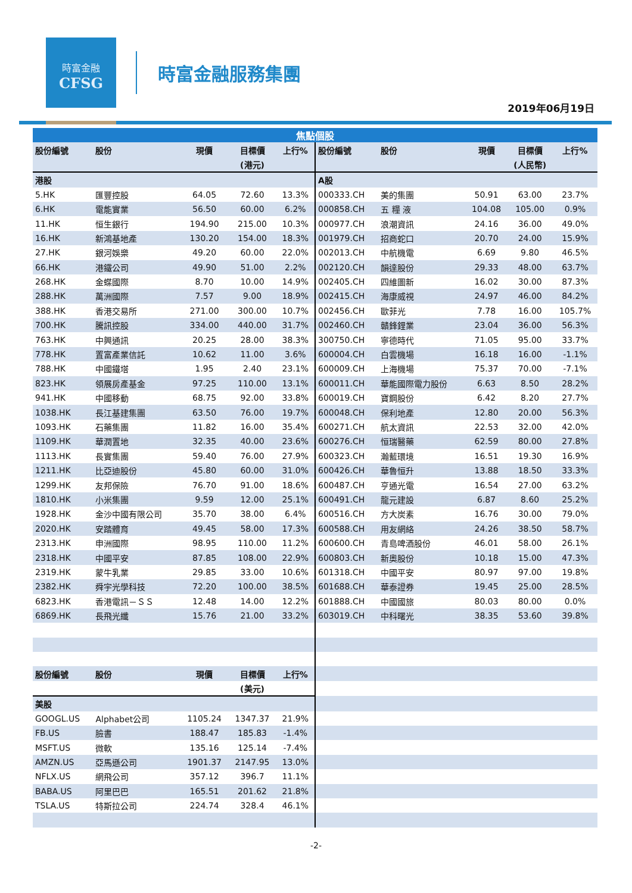時富金融
CFSG
時富金融服務集團
2019年06月19日
| 焦點個股 | | | | | | | | | |
| 股份編號 | 股份 | 現價 | 目標價 | 上行% | 股份編號 | 股份 | 現價 | 目標價 | 上行% |
| | | | (港元) | | | | | (人民幣) | |
| 港股 | | | | | A股 | | | | |
| 5.HK | 匯豐控股 | 64.05 | 72.60 | 13.3% | 000333.CH | 美的集團 | 50.91 | 63.00 | 23.7% |
| 6.HK | 電能實業 | 56.50 | 60.00 | 6.2% | 000858.CH | 五 糧 液 | 104.08 | 105.00 | 0.9% |
| 11.HK | 恒生銀行 | 194.90 | 215.00 | 10.3% | 000977.CH | 浪潮資訊 | 24.16 | 36.00 | 49.0% |
| 16.HK | 新鴻基地產 | 130.20 | 154.00 | 18.3% | 001979.CH | 招商蛇口 | 20.70 | 24.00 | 15.9% |
| 27.HK | 銀河娛樂 | 49.20 | 60.00 | 22.0% | 002013.CH | 中航機電 | 6.69 | 9.80 | 46.5% |
| 66.HK | 港鐵公司 | 49.90 | 51.00 | 2.2% | 002120.CH | 韻達股份 | 29.33 | 48.00 | 63.7% |
| 268.HK | 金蝶國際 | 8.70 | 10.00 | 14.9% | 002405.CH | 四維圖新 | 16.02 | 30.00 | 87.3% |
| 288.HK | 萬洲國際 | 7.57 | 9.00 | 18.9% | 002415.CH | 海康威視 | 24.97 | 46.00 | 84.2% |
| 388.HK | 香港交易所 | 271.00 | 300.00 | 10.7% | 002456.CH | 歐菲光 | 7.78 | 16.00 | 105.7% |
| 700.HK | 騰訊控股 | 334.00 | 440.00 | 31.7% | 002460.CH | 贛鋒鋰業 | 23.04 | 36.00 | 56.3% |
| 763.HK | 中興通訊 | 20.25 | 28.00 | 38.3% | 300750.CH | 寧德時代 | 71.05 | 95.00 | 33.7% |
| 778.HK | 置富產業信託 | 10.62 | 11.00 | 3.6% | 600004.CH | 白雲機場 | 16.18 | 16.00 | -1.1% |
| 788.HK | 中國鐵塔 | 1.95 | 2.40 | 23.1% | 600009.CH | 上海機場 | 75.37 | 70.00 | -7.1% |
| 823.HK | 領展房產基金 | 97.25 | 110.00 | 13.1% | 600011.CH | 華能國際電力股份 | 6.63 | 8.50 | 28.2% |
| 941.HK | 中國移動 | 68.75 | 92.00 | 33.8% | 600019.CH | 寶鋼股份 | 6.42 | 8.20 | 27.7% |
| 1038.HK | 長江基建集團 | 63.50 | 76.00 | 19.7% | 600048.CH | 保利地產 | 12.80 | 20.00 | 56.3% |
| 1093.HK | 石藥集團 | 11.82 | 16.00 | 35.4% | 600271.CH | 航太資訊 | 22.53 | 32.00 | 42.0% |
| 1109.HK | 華潤置地 | 32.35 | 40.00 | 23.6% | 600276.CH | 恒瑞醫藥 | 62.59 | 80.00 | 27.8% |
| 1113.HK | 長實集團 | 59.40 | 76.00 | 27.9% | 600323.CH | 瀚藍環境 | 16.51 | 19.30 | 16.9% |
| 1211.HK | 比亞迪股份 | 45.80 | 60.00 | 31.0% | 600426.CH | 華魯恒升 | 13.88 | 18.50 | 33.3% |
| 1299.HK | 友邦保險 | 76.70 | 91.00 | 18.6% | 600487.CH | 亨通光電 | 16.54 | 27.00 | 63.2% |
| 1810.HK | 小米集團 | 9.59 | 12.00 | 25.1% | 600491.CH | 龍元建設 | 6.87 | 8.60 | 25.2% |
| 1928.HK | 金沙中國有限公司 | 35.70 | 38.00 | 6.4% | 600516.CH | 方大炭素 | 16.76 | 30.00 | 79.0% |
| 2020.HK | 安踏體育 | 49.45 | 58.00 | 17.3% | 600588.CH | 用友網絡 | 24.26 | 38.50 | 58.7% |
| 2313.HK | 申洲國際 | 98.95 | 110.00 | 11.2% | 600600.CH | 青島啤酒股份 | 46.01 | 58.00 | 26.1% |
| 2318.HK | 中國平安 | 87.85 | 108.00 | 22.9% | 600803.CH | 新奧股份 | 10.18 | 15.00 | 47.3% |
| 2319.HK | 蒙牛乳業 | 29.85 | 33.00 | 10.6% | 601318.CH | 中國平安 | 80.97 | 97.00 | 19.8% |
| 2382.HK | 舜宇光學科技 | 72.20 | 100.00 | 38.5% | 601688.CH | 華泰證券 | 19.45 | 25.00 | 28.5% |
| 6823.HK | 香港電訊－ＳＳ | 12.48 | 14.00 | 12.2% | 601888.CH | 中國國旅 | 80.03 | 80.00 | 0.0% |
| 6869.HK | 長飛光纖 | 15.76 | 21.00 | 33.2% | 603019.CH | 中科曙光 | 38.35 | 53.60 | 39.8% |
| 股份編號 | 股份 | 現價 | 目標價 | 上行% | | | | | |
| | | | (美元) | | | | | | |
| 美股 | | | | | | | | | |
| GOOGL.US | Alphabet公司 | 1105.24 | 1347.37 | 21.9% | | | | | |
| FB.US | 臉書 | 188.47 | 185.83 | -1.4% | | | | | |
| MSFT.US | 微軟 | 135.16 | 125.14 | -7.4% | | | | | |
| AMZN.US | 亞馬遜公司 | 1901.37 | 2147.95 | 13.0% | | | | | |
| NFLX.US | 網飛公司 | 357.12 | 396.7 | 11.1% | | | | | |
| BABA.US | 阿里巴巴 | 165.51 | 201.62 | 21.8% | | | | | |
| TSLA.US | 特斯拉公司 | 224.74 | 328.4 | 46.1% | | | | | |
-2-